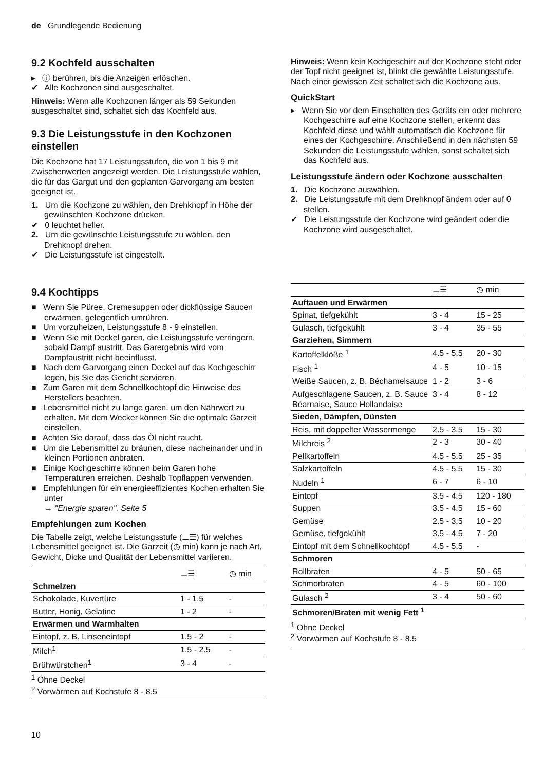de Grundlegende Bedienung
9.2 Kochfeld ausschalten
▸ ⓘ berühren, bis die Anzeigen erlöschen.
✔ Alle Kochzonen sind ausgeschaltet.
Hinweis: Wenn alle Kochzonen länger als 59 Sekunden ausgeschaltet sind, schaltet sich das Kochfeld aus.
9.3 Die Leistungsstufe in den Kochzonen einstellen
Die Kochzone hat 17 Leistungsstufen, die von 1 bis 9 mit Zwischenwerten angezeigt werden. Die Leistungsstufe wählen, die für das Gargut und den geplanten Garvorgang am besten geeignet ist.
1. Um die Kochzone zu wählen, den Drehknopf in Höhe der gewünschten Kochzone drücken.
✔ 0 leuchtet heller.
2. Um die gewünschte Leistungsstufe zu wählen, den Drehknopf drehen.
✔ Die Leistungsstufe ist eingestellt.
9.4 Kochtipps
■ Wenn Sie Püree, Cremesuppen oder dickflüssige Saucen erwärmen, gelegentlich umrühren.
■ Um vorzuheizen, Leistungsstufe 8 - 9 einstellen.
■ Wenn Sie mit Deckel garen, die Leistungsstufe verringern, sobald Dampf austritt. Das Garergebnis wird vom Dampfaustritt nicht beeinflusst.
■ Nach dem Garvorgang einen Deckel auf das Kochgeschirr legen, bis Sie das Gericht servieren.
■ Zum Garen mit dem Schnellkochtopf die Hinweise des Herstellers beachten.
■ Lebensmittel nicht zu lange garen, um den Nährwert zu erhalten. Mit dem Wecker können Sie die optimale Garzeit einstellen.
■ Achten Sie darauf, dass das Öl nicht raucht.
■ Um die Lebensmittel zu bräunen, diese nacheinander und in kleinen Portionen anbraten.
■ Einige Kochgeschirre können beim Garen hohe Temperaturen erreichen. Deshalb Topflappen verwenden.
■ Empfehlungen für ein energieeffizientes Kochen erhalten Sie unter
→ "Energie sparen", Seite 5
Empfehlungen zum Kochen
Die Tabelle zeigt, welche Leistungsstufe (⚊☰) für welches Lebensmittel geeignet ist. Die Garzeit (◷ min) kann je nach Art, Gewicht, Dicke und Qualität der Lebensmittel variieren.
| | ⚊☰ | ◷ min |
| --- | --- | --- |
| Schmelzen | | |
| Schokolade, Kuvertüre | 1 - 1.5 | - |
| Butter, Honig, Gelatine | 1 - 2 | - |
| Erwärmen und Warmhalten | | |
| Eintopf, z. B. Linseneintopf | 1.5 - 2 | - |
| Milch<sup>1</sup> | 1.5 - 2.5 | - |
| Brühwürstchen<sup>1</sup> | 3 - 4 | - |
<sup>1</sup> Ohne Deckel
<sup>2</sup> Vorwärmen auf Kochstufe 8 - 8.5
Hinweis: Wenn kein Kochgeschirr auf der Kochzone steht oder der Topf nicht geeignet ist, blinkt die gewählte Leistungsstufe. Nach einer gewissen Zeit schaltet sich die Kochzone aus.
QuickStart
▸ Wenn Sie vor dem Einschalten des Geräts ein oder mehrere Kochgeschirre auf eine Kochzone stellen, erkennt das Kochfeld diese und wählt automatisch die Kochzone für eines der Kochgeschirre. Anschließend in den nächsten 59 Sekunden die Leistungsstufe wählen, sonst schaltet sich das Kochfeld aus.
Leistungsstufe ändern oder Kochzone ausschalten
1. Die Kochzone auswählen.
2. Die Leistungsstufe mit dem Drehknopf ändern oder auf 0 stellen.
✔ Die Leistungsstufe der Kochzone wird geändert oder die Kochzone wird ausgeschaltet.
| | ⚊☰ | ◷ min |
| --- | --- | --- |
| Auftauen und Erwärmen | | |
| Spinat, tiefgekühlt | 3 - 4 | 15 - 25 |
| Gulasch, tiefgekühlt | 3 - 4 | 35 - 55 |
| Garziehen, Simmern | | |
| Kartoffelklöße <sup>1</sup> | 4.5 - 5.5 | 20 - 30 |
| Fisch <sup>1</sup> | 4 - 5 | 10 - 15 |
| Weiße Saucen, z. B. Béchamelsauce | 1 - 2 | 3 - 6 |
| Aufgeschlagene Saucen, z. B. Sauce Béarnaise, Sauce Hollandaise | 3 - 4 | 8 - 12 |
| Sieden, Dämpfen, Dünsten | | |
| Reis, mit doppelter Wassermenge | 2.5 - 3.5 | 15 - 30 |
| Milchreis <sup>2</sup> | 2 - 3 | 30 - 40 |
| Pellkartoffeln | 4.5 - 5.5 | 25 - 35 |
| Salzkartoffeln | 4.5 - 5.5 | 15 - 30 |
| Nudeln <sup>1</sup> | 6 - 7 | 6 - 10 |
| Eintopf | 3.5 - 4.5 | 120 - 180 |
| Suppen | 3.5 - 4.5 | 15 - 60 |
| Gemüse | 2.5 - 3.5 | 10 - 20 |
| Gemüse, tiefgekühlt | 3.5 - 4.5 | 7 - 20 |
| Eintopf mit dem Schnellkochtopf | 4.5 - 5.5 | - |
| Schmoren | | |
| Rollbraten | 4 - 5 | 50 - 65 |
| Schmorbraten | 4 - 5 | 60 - 100 |
| Gulasch <sup>2</sup> | 3 - 4 | 50 - 60 |
| Schmoren/Braten mit wenig Fett <sup>1</sup> | | |
<sup>1</sup> Ohne Deckel
<sup>2</sup> Vorwärmen auf Kochstufe 8 - 8.5
10